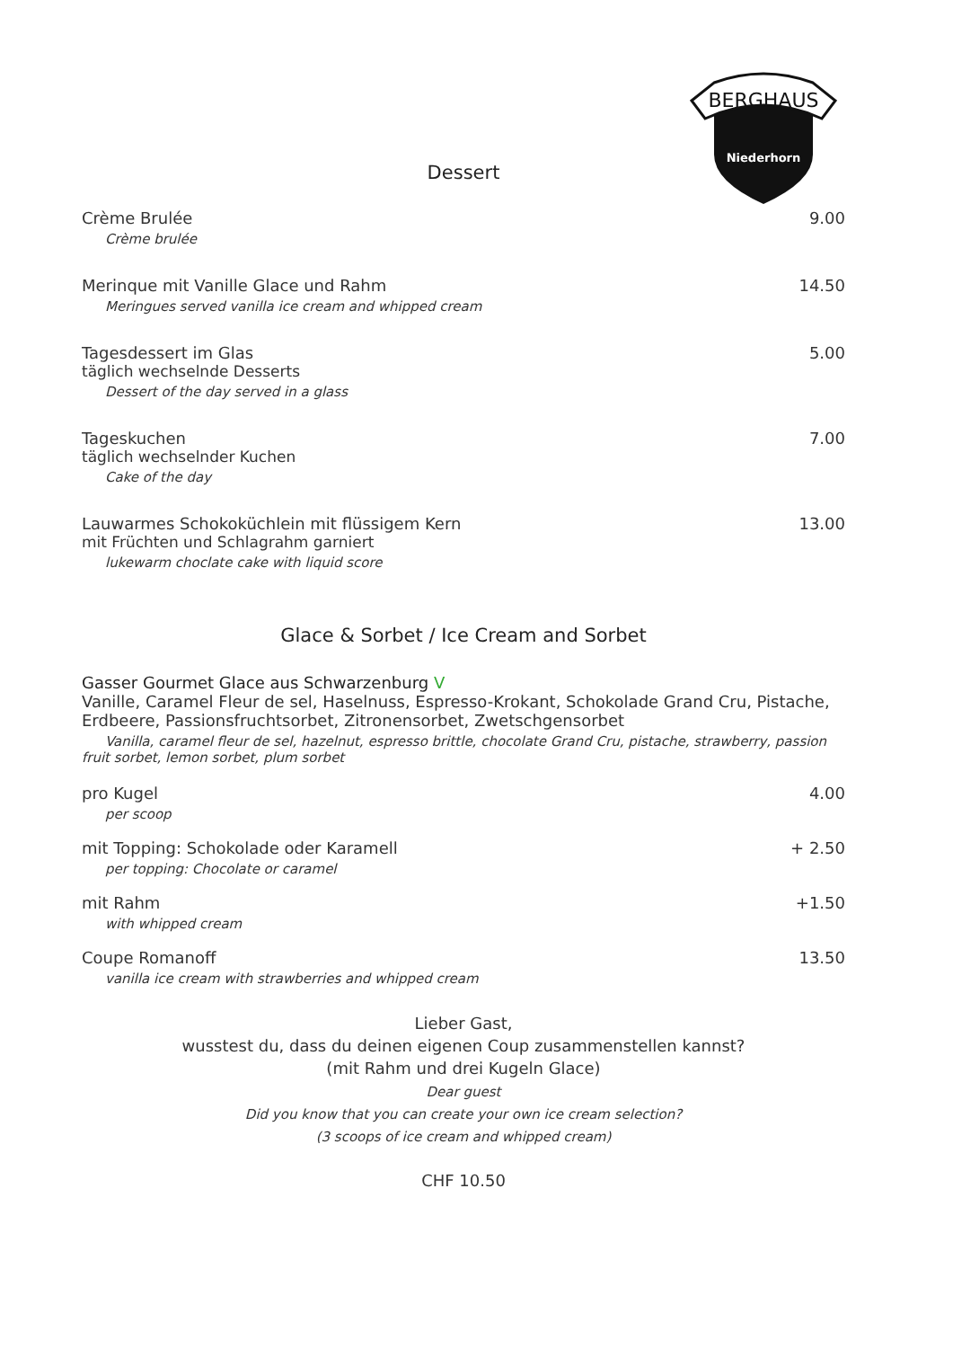BERGHAUS
Niederhorn
Dessert
Crème Brulée 9.00
Crème brulée
Merinque mit Vanille Glace und Rahm 14.50
Meringues served vanilla ice cream and whipped cream
Tagesdessert im Glas 5.00
täglich wechselnde Desserts
Dessert of the day served in a glass
Tageskuchen 7.00
täglich wechselnder Kuchen
Cake of the day
Lauwarmes Schokoküchlein mit flüssigem Kern 13.00
mit Früchten und Schlagrahm garniert
lukewarm choclate cake with liquid score
Glace & Sorbet / Ice Cream and Sorbet
Gasser Gourmet Glace aus Schwarzenburg V
Vanille, Caramel Fleur de sel, Haselnuss, Espresso-Krokant, Schokolade Grand Cru, Pistache, Erdbeere, Passionsfruchtsorbet, Zitronensorbet, Zwetschgensorbet
Vanilla, caramel fleur de sel, hazelnut, espresso brittle, chocolate Grand Cru, pistache, strawberry, passion fruit sorbet, lemon sorbet, plum sorbet
pro Kugel 4.00
per scoop
mit Topping: Schokolade oder Karamell + 2.50
per topping: Chocolate or caramel
mit Rahm +1.50
with whipped cream
Coupe Romanoff 13.50
vanilla ice cream with strawberries and whipped cream
Lieber Gast,
wusstest du, dass du deinen eigenen Coup zusammenstellen kannst?
(mit Rahm und drei Kugeln Glace)
Dear guest
Did you know that you can create your own ice cream selection?
(3 scoops of ice cream and whipped cream)
CHF 10.50